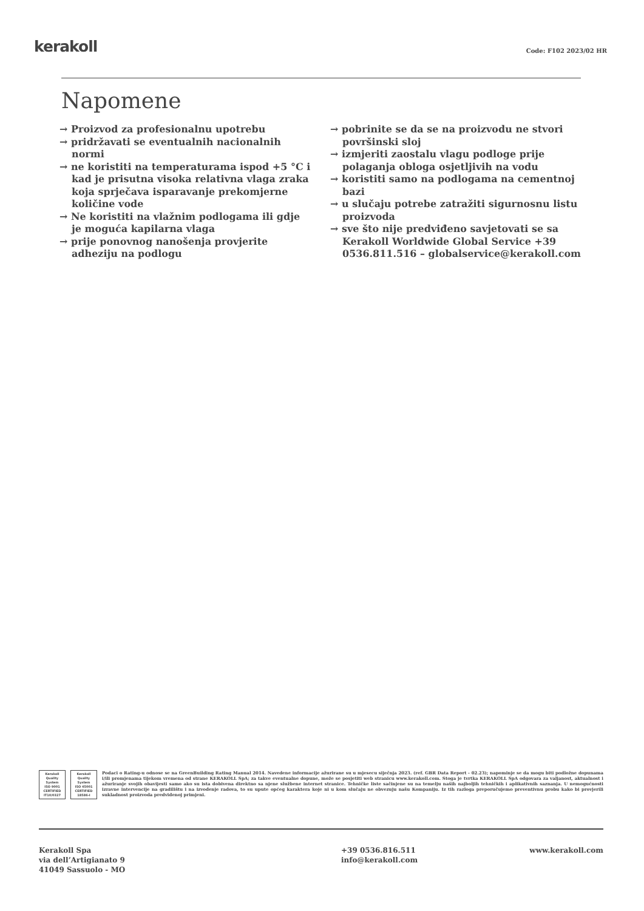kerakoll Code: F102 2023/02 HR
Napomene
→ Proizvod za profesionalnu upotrebu
→ pridržavati se eventualnih nacionalnih normi
→ ne koristiti na temperaturama ispod +5 °C i kad je prisutna visoka relativna vlaga zraka koja sprječava isparavanje prekomjerne količine vode
→ Ne koristiti na vlažnim podlogama ili gdje je moguća kapilarna vlaga
→ prije ponovnog nanošenja provjerite adheziju na podlogu
→ pobrinite se da se na proizvodu ne stvori površinski sloj
→ izmjeriti zaostalu vlagu podloge prije polaganja obloga osjetljivih na vodu
→ koristiti samo na podlogama na cementnoj bazi
→ u slučaju potrebe zatražiti sigurnosnu listu proizvoda
→ sve što nije predviđeno savjetovati se sa Kerakoll Worldwide Global Service +39 0536.811.516 – globalservice@kerakoll.com
Kerakoll
Quality
System
ISO 9001
CERTIFIED
IT10/0327
Kerakoll
Quality
System
ISO 45001
CERTIFIED
18586-I
Podaci o Rating-u odnose se na GreenBuilding Rating Manual 2014. Navedene informacije ažurirane su u mjesecu siječnja 2023. (ref. GBR Data Report - 02.23); napominje se da mogu biti podložne dopunama i/ili promjenama tijekom vremena od strane KERAKOLL SpA; za takve eventualne dopune, može se posjetiti web stranicu www.kerakoll.com. Stoga je tvrtka KERAKOLL SpA odgovara za valjanost, aktualnost i ažuriranje svojih obavijesti samo ako su ista dobivena direktno sa njene službene internet stranice. Tehničke liste sačinjene su na temelju naših najboljih tehničkih i aplikativnih saznanja. U nemogućnosti izravne intervencije na gradilištu i na izvođenje radova, to su upute općeg karaktera koje ni u kom slučaju ne obvezuju našu Kompaniju. Iz tih razloga preporučujemo preventivnu probu kako bi provjerili sukladnost proizvoda predviđenoj primjeni.
Kerakoll Spa
via dell’Artigianato 9
41049 Sassuolo - MO
+39 0536.816.511
info@kerakoll.com
www.kerakoll.com